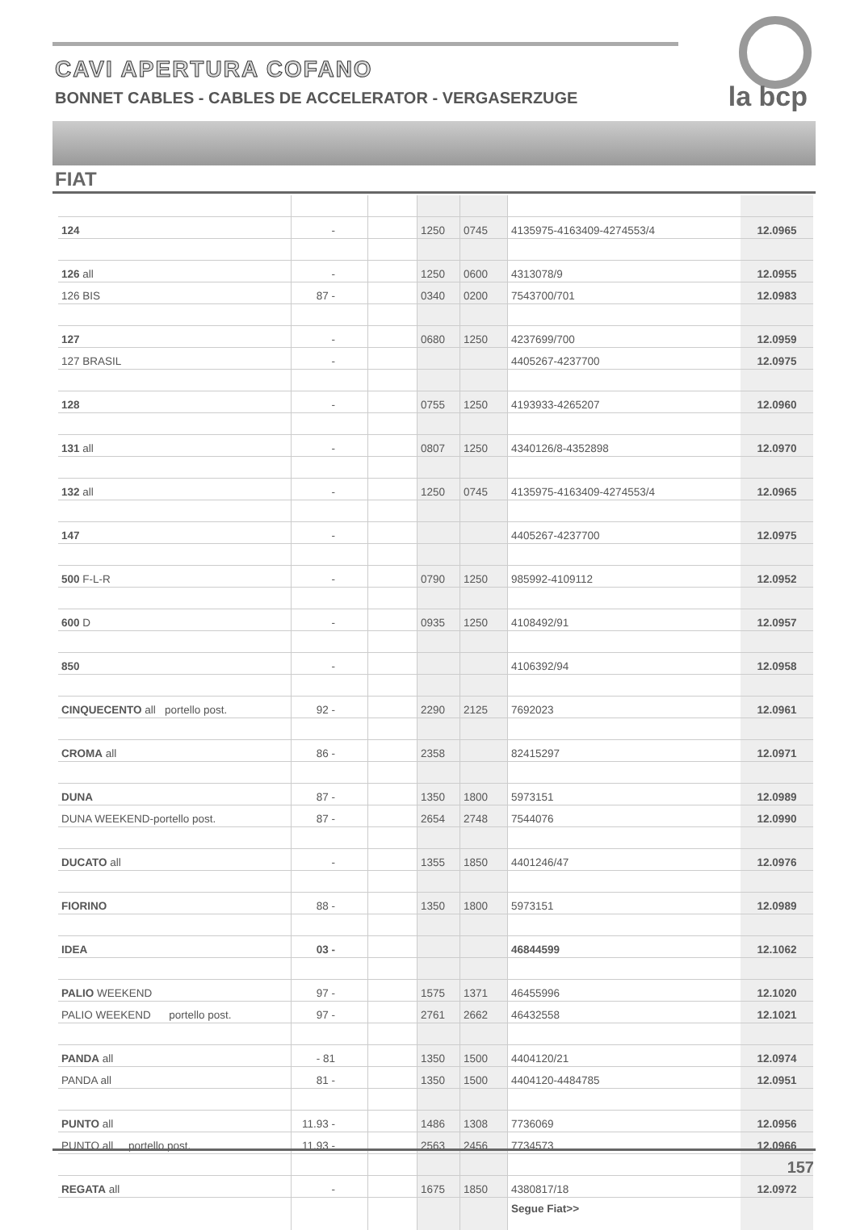CAVI APERTURA COFANO
BONNET CABLES - CABLES DE ACCELERATOR - VERGASERZUGE
la bcp
FIAT
| 124 | - | | 1250 | 0745 | 4135975-4163409-4274553/4 | 12.0965 |
| 126 all | - | | 1250 | 0600 | 4313078/9 | 12.0955 |
| 126 BIS | 87 - | | 0340 | 0200 | 7543700/701 | 12.0983 |
| 127 | - | | 0680 | 1250 | 4237699/700 | 12.0959 |
| 127 BRASIL | - | | | | 4405267-4237700 | 12.0975 |
| 128 | - | | 0755 | 1250 | 4193933-4265207 | 12.0960 |
| 131 all | - | | 0807 | 1250 | 4340126/8-4352898 | 12.0970 |
| 132 all | - | | 1250 | 0745 | 4135975-4163409-4274553/4 | 12.0965 |
| 147 | - | | | | 4405267-4237700 | 12.0975 |
| 500 F-L-R | - | | 0790 | 1250 | 985992-4109112 | 12.0952 |
| 600 D | - | | 0935 | 1250 | 4108492/91 | 12.0957 |
| 850 | - | | | | 4106392/94 | 12.0958 |
| CINQUECENTO all portello post. | 92 - | | 2290 | 2125 | 7692023 | 12.0961 |
| CROMA all | 86 - | | 2358 | | 82415297 | 12.0971 |
| DUNA | 87 - | | 1350 | 1800 | 5973151 | 12.0989 |
| DUNA WEEKEND-portello post. | 87 - | | 2654 | 2748 | 7544076 | 12.0990 |
| DUCATO all | - | | 1355 | 1850 | 4401246/47 | 12.0976 |
| FIORINO | 88 - | | 1350 | 1800 | 5973151 | 12.0989 |
| IDEA | 03 - | | | | 46844599 | 12.1062 |
| PALIO WEEKEND | 97 - | | 1575 | 1371 | 46455996 | 12.1020 |
| PALIO WEEKEND portello post. | 97 - | | 2761 | 2662 | 46432558 | 12.1021 |
| PANDA all | - 81 | | 1350 | 1500 | 4404120/21 | 12.0974 |
| PANDA all | 81 - | | 1350 | 1500 | 4404120-4484785 | 12.0951 |
| PUNTO all | 11.93 - | | 1486 | 1308 | 7736069 | 12.0956 |
| PUNTO all portello post. | 11.93 - | | 2563 | 2456 | 7734573 | 12.0966 |
| REGATA all | - | | 1675 | 1850 | 4380817/18 | 12.0972 |
| | | | | | Segue Fiat>> | |
157